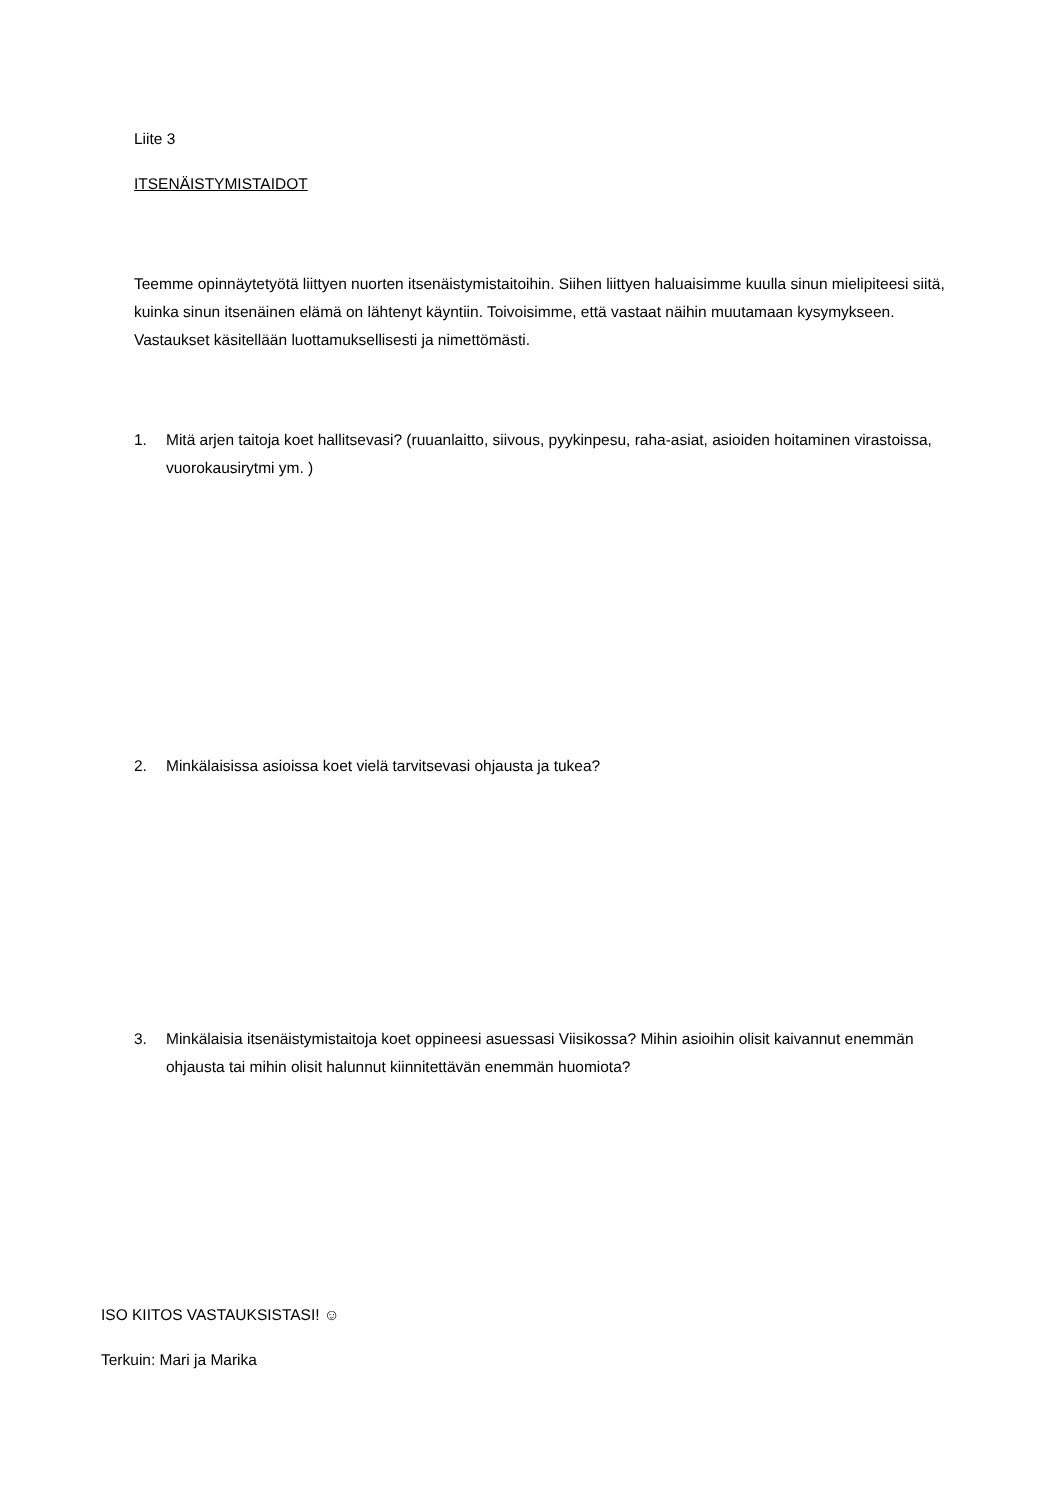Liite 3
ITSENÄISTYMISTAIDOT
Teemme opinnäytetyötä liittyen nuorten itsenäistymistaitoihin. Siihen liittyen haluaisimme kuulla sinun mielipiteesi siitä, kuinka sinun itsenäinen elämä on lähtenyt käyntiin. Toivoisimme, että vastaat näihin muutamaan kysymykseen. Vastaukset käsitellään luottamuksellisesti ja nimettömästi.
1. Mitä arjen taitoja koet hallitsevasi? (ruuanlaitto, siivous, pyykinpesu, raha-asiat, asioiden hoitaminen virastoissa, vuorokausirytmi ym. )
2. Minkälaisissa asioissa koet vielä tarvitsevasi ohjausta ja tukea?
3. Minkälaisia itsenäistymistaitoja koet oppineesi asuessasi Viisikossa? Mihin asioihin olisit kaivannut enemmän ohjausta tai mihin olisit halunnut kiinnitettävän enemmän huomiota?
ISO KIITOS VASTAUKSISTASI! ☺
Terkuin: Mari ja Marika